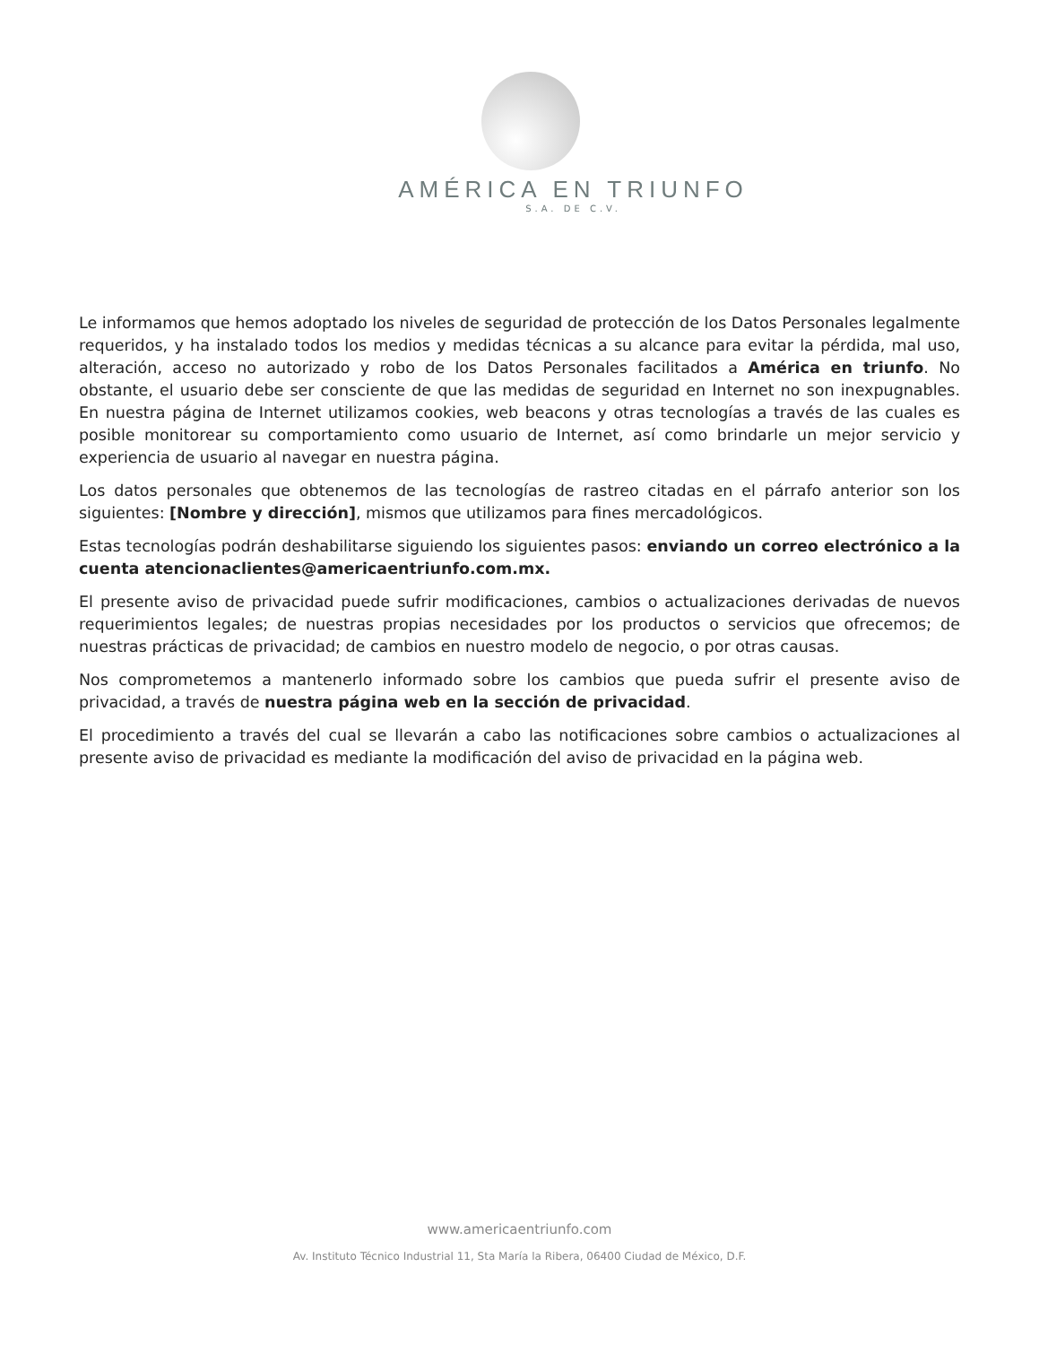AMÉRICA EN TRIUNFO
S.A. DE C.V.
Le informamos que hemos adoptado los niveles de seguridad de protección de los Datos Personales legalmente requeridos, y ha instalado todos los medios y medidas técnicas a su alcance para evitar la pérdida, mal uso, alteración, acceso no autorizado y robo de los Datos Personales facilitados a América en triunfo. No obstante, el usuario debe ser consciente de que las medidas de seguridad en Internet no son inexpugnables. En nuestra página de Internet utilizamos cookies, web beacons y otras tecnologías a través de las cuales es posible monitorear su comportamiento como usuario de Internet, así como brindarle un mejor servicio y experiencia de usuario al navegar en nuestra página.
Los datos personales que obtenemos de las tecnologías de rastreo citadas en el párrafo anterior son los siguientes: [Nombre y dirección], mismos que utilizamos para fines mercadológicos.
Estas tecnologías podrán deshabilitarse siguiendo los siguientes pasos: enviando un correo electrónico a la cuenta atencionaclientes@americaentriunfo.com.mx.
El presente aviso de privacidad puede sufrir modificaciones, cambios o actualizaciones derivadas de nuevos requerimientos legales; de nuestras propias necesidades por los productos o servicios que ofrecemos; de nuestras prácticas de privacidad; de cambios en nuestro modelo de negocio, o por otras causas.
Nos comprometemos a mantenerlo informado sobre los cambios que pueda sufrir el presente aviso de privacidad, a través de nuestra página web en la sección de privacidad.
El procedimiento a través del cual se llevarán a cabo las notificaciones sobre cambios o actualizaciones al presente aviso de privacidad es mediante la modificación del aviso de privacidad en la página web.
www.americaentriunfo.com
Av. Instituto Técnico Industrial 11, Sta María la Ribera, 06400 Ciudad de México, D.F.